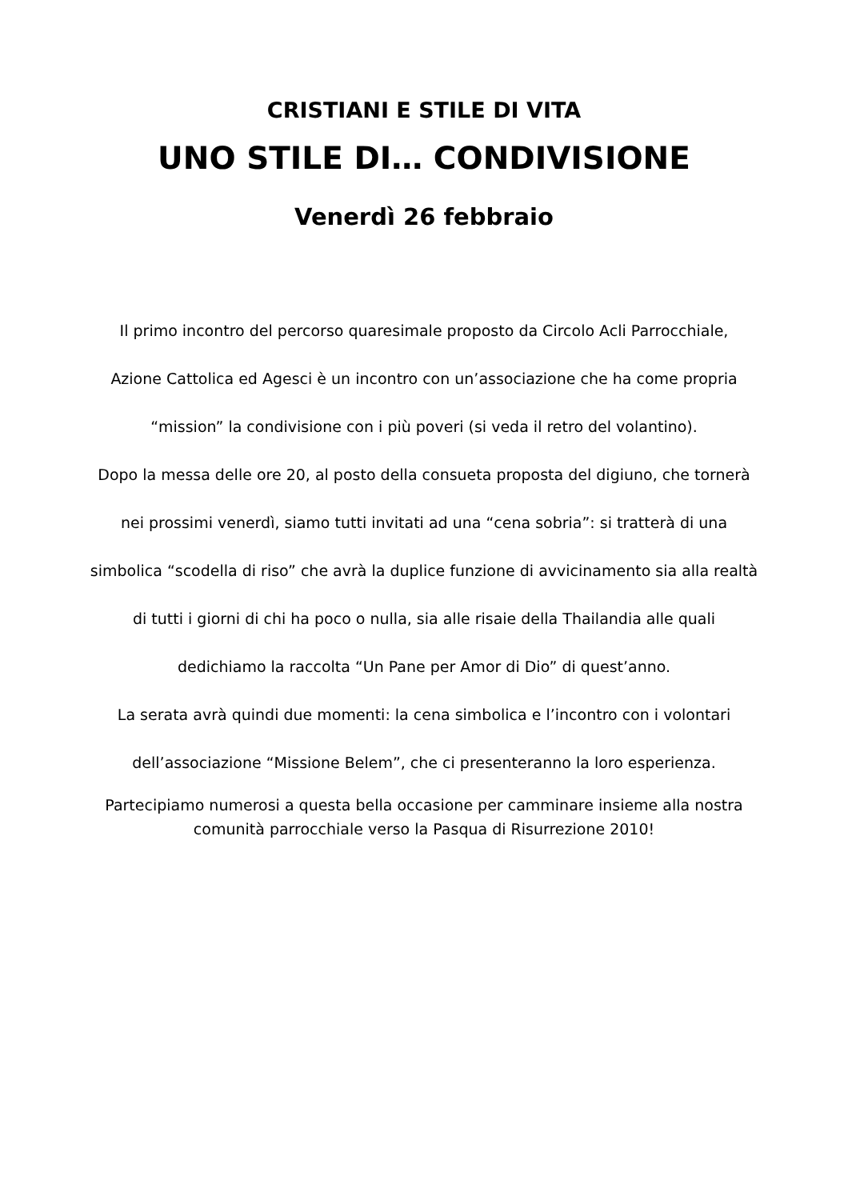CRISTIANI E STILE DI VITA
UNO STILE DI… CONDIVISIONE
Venerdì 26 febbraio
Il primo incontro del percorso quaresimale proposto da Circolo Acli Parrocchiale,
Azione Cattolica ed Agesci è un incontro con un’associazione che ha come propria
“mission” la condivisione con i più poveri (si veda il retro del volantino).
Dopo la messa delle ore 20, al posto della consueta proposta del digiuno, che tornerà
nei prossimi venerdì, siamo tutti invitati ad una “cena sobria”: si tratterà di una
simbolica “scodella di riso” che avrà la duplice funzione di avvicinamento sia alla realtà
di tutti i giorni di chi ha poco o nulla, sia alle risaie della Thailandia alle quali
dedichiamo la raccolta “Un Pane per Amor di Dio” di quest’anno.
La serata avrà quindi due momenti: la cena simbolica e l’incontro con i volontari
dell’associazione “Missione Belem”, che ci presenteranno la loro esperienza.
Partecipiamo numerosi a questa bella occasione per camminare insieme alla nostra
comunità parrocchiale verso la Pasqua di Risurrezione 2010!